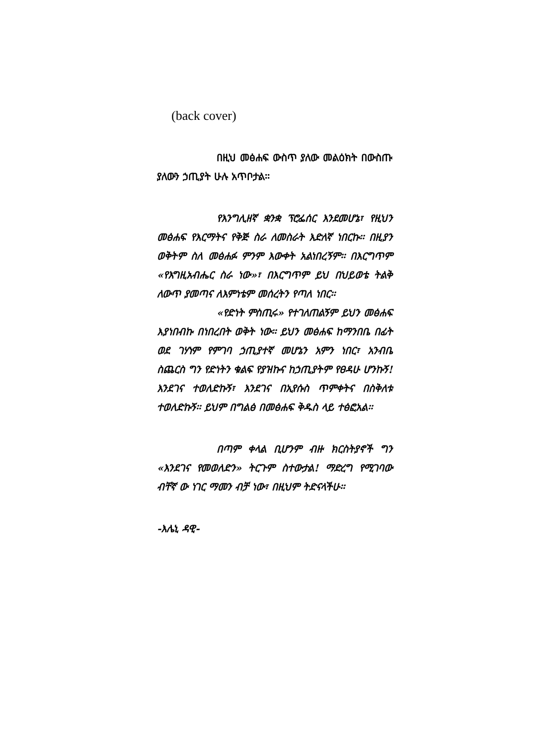(back cover)
በዚህ መፅሐፍ ውስጥ ያለው መልዕክት በውስጡ ያለውን ኃጢያት ሁሉ አጥቦታል፡፡
የእንግሊዘኛ ቋንቋ ፕሮፌሰር እንደመሆኔ፣ የዚህን መፅሐፍ የእርማትና የቅጅ ስራ ለመስራት እድለኛ ነበርኩ፡፡ በዚያን ወቅትም ስለ መፅሐፉ ምንም እውቀት አልነበረኝም፡፡ በእርግጥም «የእግዚአብሔር ስራ ነው»፣ በእርግጥም ይህ በህይወቴ ትልቅ ለውጥ ያመጣና ለእምነቴም መሰረትን የጣለ ነበር፡፡
«የድነት ምስጢሩ» የተገለጠልኝም ይህን መፅሐፍ እያነበብኩ በነበረበት ወቅት ነው፡፡ ይህን መፅሐፍ ከማንበቤ በፊት ወደ ገሃነም የምገባ ኃጢያተኛ መሆኔን አምን ነበር፣ አንብቤ ስጨርስ ግን የድነትን ቁልፍ የያዝኩና ከኃጢያትም የፀዳሁ ሆንኩኝ! እንደገና ተወለድኩኝ፣ እንደገና በኢየሱስ ጥምቀትና በስቅለቱ ተወለድኩኝ፡፡ ይህም በግልፅ በመፅሐፍ ቅዱስ ላይ ተፅፎአል፡፡
በጣም ቀላል ቢሆንም ብዙ ክርስትያኖች ግን «እንደገና የመወለድን» ትርጉም ስተውታል! ማድረግ የሚገባው ብቸኛ ው ነገር ማመን ብቻ ነው፣ በዚህም ትድናላችሁ፡፡
-እሌኒ ዳዊ-